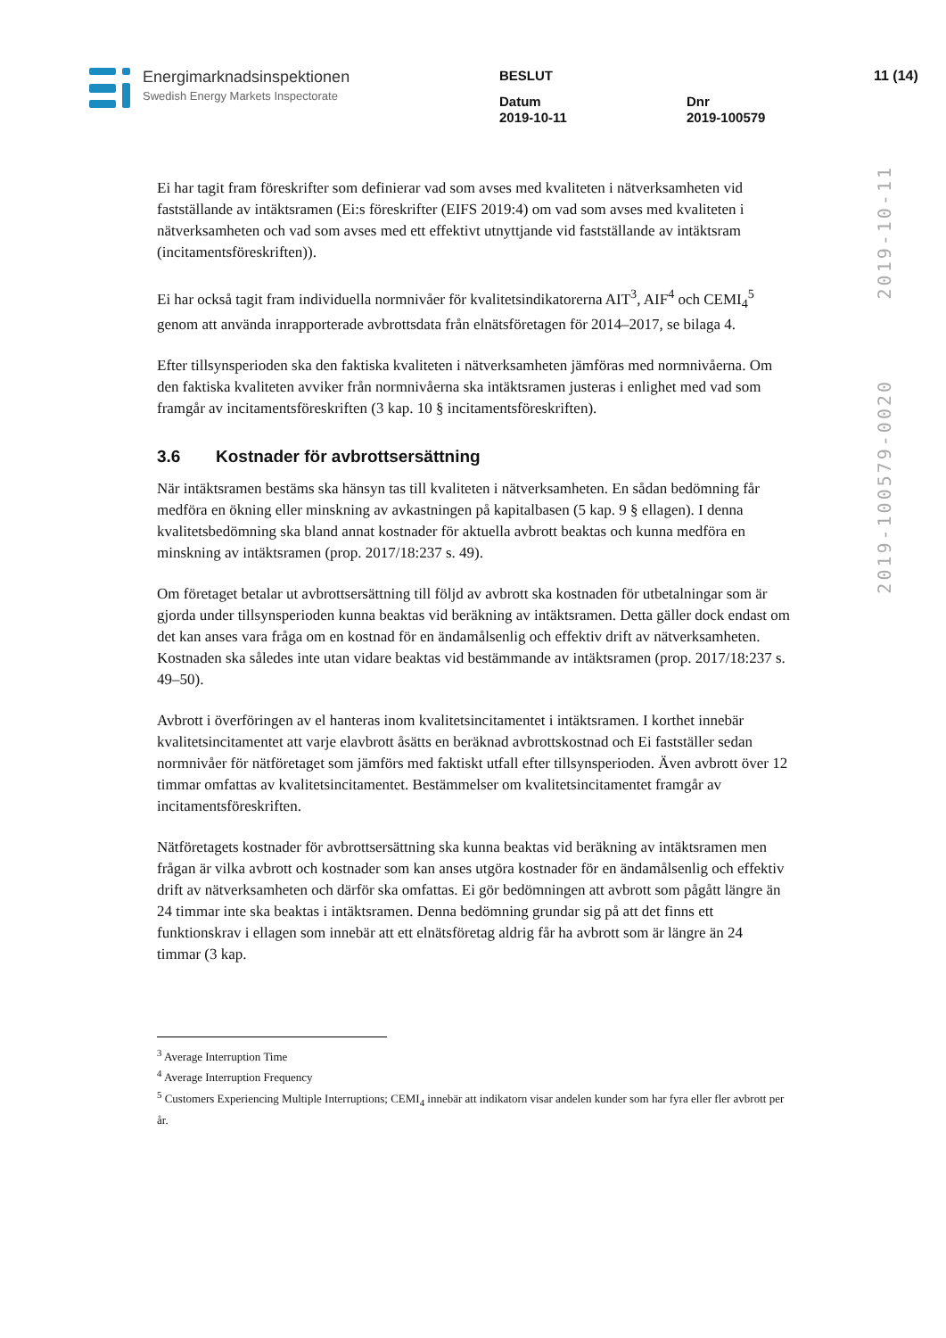Energimarknadsinspektionen
Swedish Energy Markets Inspectorate
BESLUT
Datum
2019-10-11
Dnr
2019-100579
11 (14)
2019-10-11
2019-100579-0020
Ei har tagit fram föreskrifter som definierar vad som avses med kvaliteten i nätverksamheten vid fastställande av intäktsramen (Ei:s föreskrifter (EIFS 2019:4) om vad som avses med kvaliteten i nätverksamheten och vad som avses med ett effektivt utnyttjande vid fastställande av intäktsram (incitamentsföreskriften)).
Ei har också tagit fram individuella normnivåer för kvalitetsindikatorerna AIT<sup>3</sup>, AIF<sup>4</sup> och CEMI<sub>4</sub><sup>5</sup> genom att använda inrapporterade avbrottsdata från elnätsföretagen för 2014–2017, se bilaga 4.
Efter tillsynsperioden ska den faktiska kvaliteten i nätverksamheten jämföras med normnivåerna. Om den faktiska kvaliteten avviker från normnivåerna ska intäktsramen justeras i enlighet med vad som framgår av incitamentsföreskriften (3 kap. 10 § incitamentsföreskriften).
3.6 Kostnader för avbrottsersättning
När intäktsramen bestäms ska hänsyn tas till kvaliteten i nätverksamheten. En sådan bedömning får medföra en ökning eller minskning av avkastningen på kapitalbasen (5 kap. 9 § ellagen). I denna kvalitetsbedömning ska bland annat kostnader för aktuella avbrott beaktas och kunna medföra en minskning av intäktsramen (prop. 2017/18:237 s. 49).
Om företaget betalar ut avbrottsersättning till följd av avbrott ska kostnaden för utbetalningar som är gjorda under tillsynsperioden kunna beaktas vid beräkning av intäktsramen. Detta gäller dock endast om det kan anses vara fråga om en kostnad för en ändamålsenlig och effektiv drift av nätverksamheten. Kostnaden ska således inte utan vidare beaktas vid bestämmande av intäktsramen (prop. 2017/18:237 s. 49–50).
Avbrott i överföringen av el hanteras inom kvalitetsincitamentet i intäktsramen. I korthet innebär kvalitetsincitamentet att varje elavbrott åsätts en beräknad avbrottskostnad och Ei fastställer sedan normnivåer för nätföretaget som jämförs med faktiskt utfall efter tillsynsperioden. Även avbrott över 12 timmar omfattas av kvalitetsincitamentet. Bestämmelser om kvalitetsincitamentet framgår av incitamentsföreskriften.
Nätföretagets kostnader för avbrottsersättning ska kunna beaktas vid beräkning av intäktsramen men frågan är vilka avbrott och kostnader som kan anses utgöra kostnader för en ändamålsenlig och effektiv drift av nätverksamheten och därför ska omfattas. Ei gör bedömningen att avbrott som pågått längre än 24 timmar inte ska beaktas i intäktsramen. Denna bedömning grundar sig på att det finns ett funktionskrav i ellagen som innebär att ett elnätsföretag aldrig får ha avbrott som är längre än 24 timmar (3 kap.
<sup>3</sup> Average Interruption Time
<sup>4</sup> Average Interruption Frequency
<sup>5</sup> Customers Experiencing Multiple Interruptions; CEMI<sub>4</sub> innebär att indikatorn visar andelen kunder som har fyra eller fler avbrott per år.